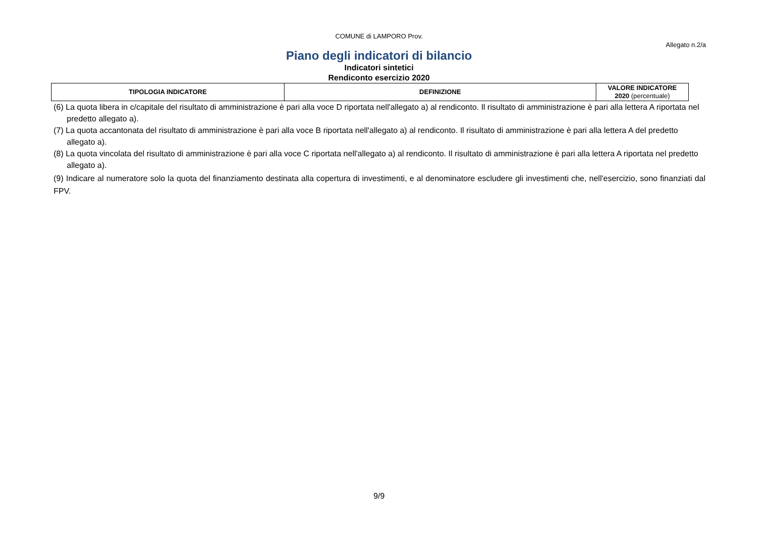COMUNE di LAMPORO Prov.
Allegato n.2/a
Piano degli indicatori di bilancio
Indicatori sintetici
Rendiconto esercizio 2020
| TIPOLOGIA INDICATORE | DEFINIZIONE | VALORE INDICATORE 2020 (percentuale) |
| --- | --- | --- |
(6) La quota libera in c/capitale del risultato di amministrazione è pari alla voce D riportata nell'allegato a) al rendiconto. Il risultato di amministrazione è pari alla lettera A riportata nel predetto allegato a).
(7) La quota accantonata del risultato di amministrazione è pari alla voce B riportata nell'allegato a) al rendiconto. Il risultato di amministrazione è pari alla lettera A del predetto allegato a).
(8) La quota vincolata del risultato di amministrazione è pari alla voce C riportata nell'allegato a) al rendiconto. Il risultato di amministrazione è pari alla lettera A riportata nel predetto allegato a).
(9) Indicare al numeratore solo la quota del finanziamento destinata alla copertura di investimenti, e al denominatore escludere gli investimenti che, nell'esercizio, sono finanziati dal FPV.
9/9